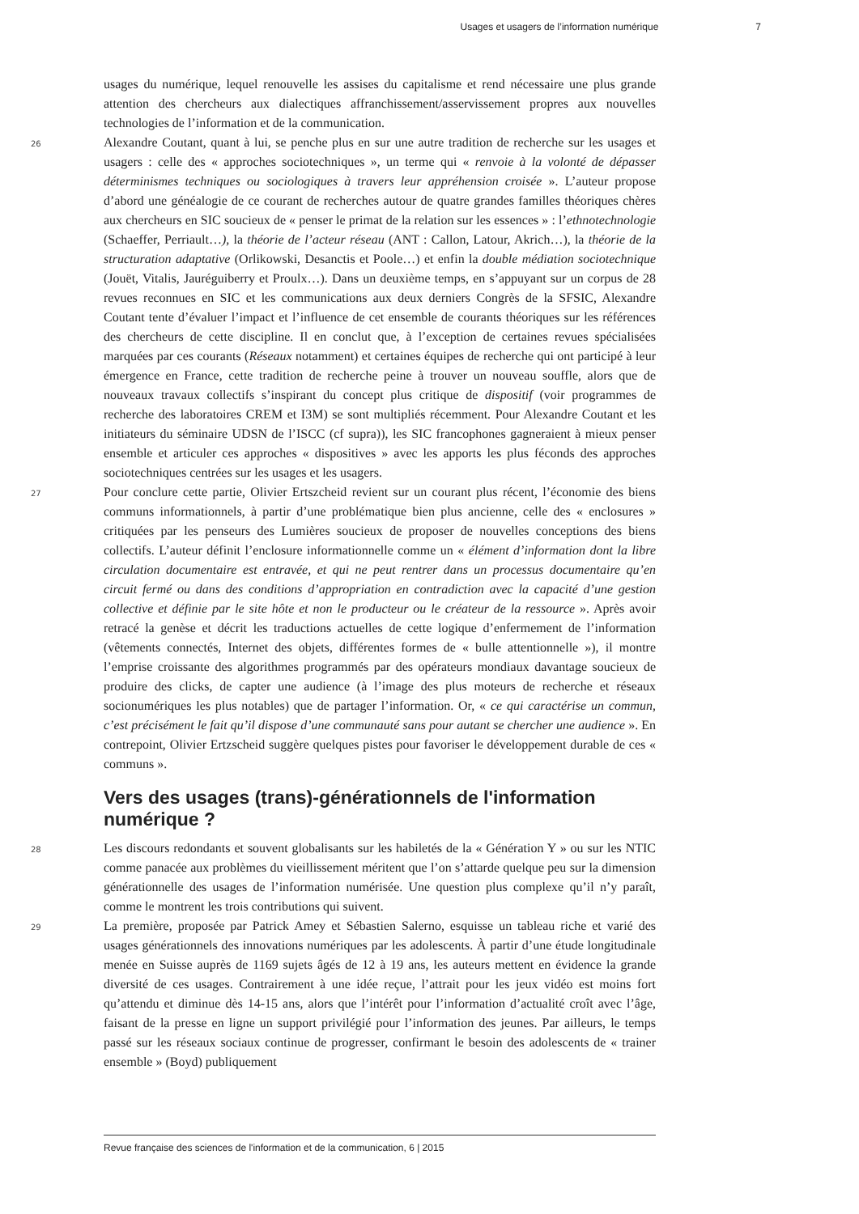Usages et usagers de l’information numérique 7
usages du numérique, lequel renouvelle les assises du capitalisme et rend nécessaire une plus grande attention des chercheurs aux dialectiques affranchissement/asservissement propres aux nouvelles technologies de l’information et de la communication.
26 Alexandre Coutant, quant à lui, se penche plus en sur une autre tradition de recherche sur les usages et usagers : celle des « approches sociotechniques », un terme qui « renvoie à la volonté de dépasser déterminismes techniques ou sociologiques à travers leur appréhension croisée ». L’auteur propose d’abord une généalogie de ce courant de recherches autour de quatre grandes familles théoriques chères aux chercheurs en SIC soucieux de « penser le primat de la relation sur les essences » : l’ethnotechnologie (Schaeffer, Perriault…), la théorie de l’acteur réseau (ANT : Callon, Latour, Akrich…), la théorie de la structuration adaptative (Orlikowski, Desanctis et Poole…) et enfin la double médiation sociotechnique (Jouët, Vitalis, Jauréguiberry et Proulx…). Dans un deuxième temps, en s’appuyant sur un corpus de 28 revues reconnues en SIC et les communications aux deux derniers Congrès de la SFSIC, Alexandre Coutant tente d’évaluer l’impact et l’influence de cet ensemble de courants théoriques sur les références des chercheurs de cette discipline. Il en conclut que, à l’exception de certaines revues spécialisées marquées par ces courants (Réseaux notamment) et certaines équipes de recherche qui ont participé à leur émergence en France, cette tradition de recherche peine à trouver un nouveau souffle, alors que de nouveaux travaux collectifs s’inspirant du concept plus critique de dispositif (voir programmes de recherche des laboratoires CREM et I3M) se sont multipliés récemment. Pour Alexandre Coutant et les initiateurs du séminaire UDSN de l’ISCC (cf supra)), les SIC francophones gagneraient à mieux penser ensemble et articuler ces approches « dispositives » avec les apports les plus féconds des approches sociotechniques centrées sur les usages et les usagers.
27 Pour conclure cette partie, Olivier Ertszcheid revient sur un courant plus récent, l’économie des biens communs informationnels, à partir d’une problématique bien plus ancienne, celle des « enclosures » critiquées par les penseurs des Lumières soucieux de proposer de nouvelles conceptions des biens collectifs. L’auteur définit l’enclosure informationnelle comme un « élément d’information dont la libre circulation documentaire est entravée, et qui ne peut rentrer dans un processus documentaire qu’en circuit fermé ou dans des conditions d’appropriation en contradiction avec la capacité d’une gestion collective et définie par le site hôte et non le producteur ou le créateur de la ressource ». Après avoir retracé la genèse et décrit les traductions actuelles de cette logique d’enfermement de l’information (vêtements connectés, Internet des objets, différentes formes de « bulle attentionnelle »), il montre l’emprise croissante des algorithmes programmés par des opérateurs mondiaux davantage soucieux de produire des clicks, de capter une audience (à l’image des plus moteurs de recherche et réseaux socionumériques les plus notables) que de partager l’information. Or, « ce qui caractérise un commun, c’est précisément le fait qu’il dispose d’une communauté sans pour autant se chercher une audience ». En contrepoint, Olivier Ertzscheid suggère quelques pistes pour favoriser le développement durable de ces « communs ».
Vers des usages (trans)-générationnels de l'information numérique ?
28 Les discours redondants et souvent globalisants sur les habiletés de la « Génération Y » ou sur les NTIC comme panacée aux problèmes du vieillissement méritent que l’on s’attarde quelque peu sur la dimension générationnelle des usages de l’information numérisée. Une question plus complexe qu’il n’y paraît, comme le montrent les trois contributions qui suivent.
29 La première, proposée par Patrick Amey et Sébastien Salerno, esquisse un tableau riche et varié des usages générationnels des innovations numériques par les adolescents. À partir d’une étude longitudinale menée en Suisse auprès de 1169 sujets âgés de 12 à 19 ans, les auteurs mettent en évidence la grande diversité de ces usages. Contrairement à une idée reçue, l’attrait pour les jeux vidéo est moins fort qu’attendu et diminue dès 14-15 ans, alors que l’intérêt pour l’information d’actualité croît avec l’âge, faisant de la presse en ligne un support privilégié pour l’information des jeunes. Par ailleurs, le temps passé sur les réseaux sociaux continue de progresser, confirmant le besoin des adolescents de « trainer ensemble » (Boyd) publiquement
Revue française des sciences de l'information et de la communication, 6 | 2015